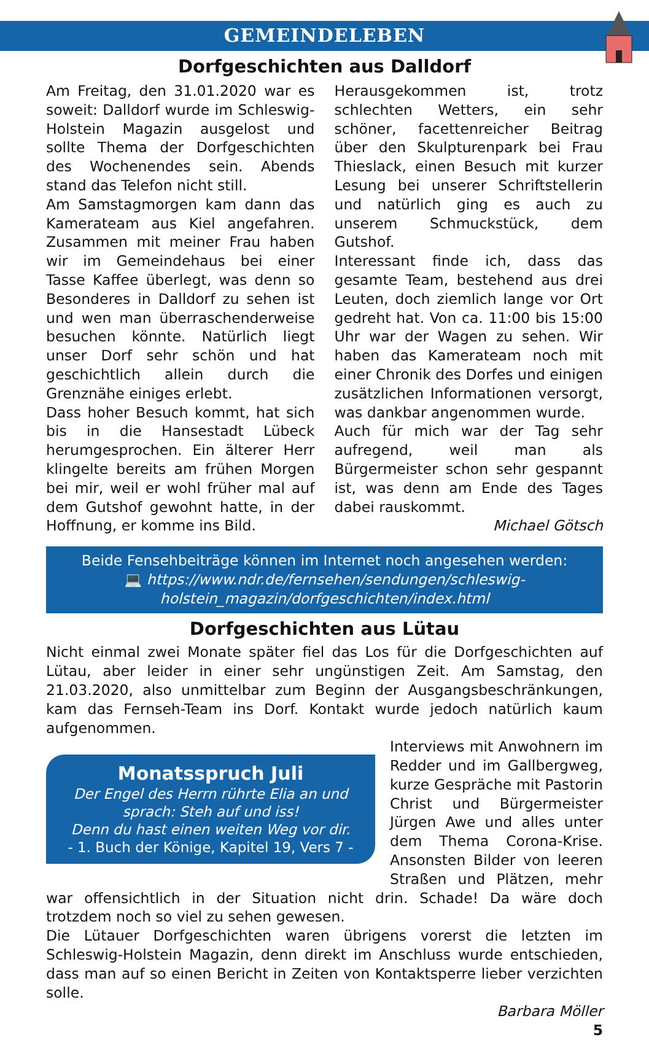GEMEINDELEBEN
Dorfgeschichten aus Dalldorf
Am Freitag, den 31.01.2020 war es soweit: Dalldorf wurde im Schleswig-Holstein Magazin ausgelost und sollte Thema der Dorfgeschichten des Wochenendes sein. Abends stand das Telefon nicht still.
Am Samstagmorgen kam dann das Kamerateam aus Kiel angefahren. Zusammen mit meiner Frau haben wir im Gemeindehaus bei einer Tasse Kaffee überlegt, was denn so Besonderes in Dalldorf zu sehen ist und wen man überraschenderweise besuchen könnte. Natürlich liegt unser Dorf sehr schön und hat geschichtlich allein durch die Grenznähe einiges erlebt.
Dass hoher Besuch kommt, hat sich bis in die Hansestadt Lübeck herumgesprochen. Ein älterer Herr klingelte bereits am frühen Morgen bei mir, weil er wohl früher mal auf dem Gutshof gewohnt hatte, in der Hoffnung, er komme ins Bild.
Herausgekommen ist, trotz schlechten Wetters, ein sehr schöner, facettenreicher Beitrag über den Skulpturenpark bei Frau Thieslack, einen Besuch mit kurzer Lesung bei unserer Schriftstellerin und natürlich ging es auch zu unserem Schmuckstück, dem Gutshof.
Interessant finde ich, dass das gesamte Team, bestehend aus drei Leuten, doch ziemlich lange vor Ort gedreht hat. Von ca. 11:00 bis 15:00 Uhr war der Wagen zu sehen. Wir haben das Kamerateam noch mit einer Chronik des Dorfes und einigen zusätzlichen Informationen versorgt, was dankbar angenommen wurde.
Auch für mich war der Tag sehr aufregend, weil man als Bürgermeister schon sehr gespannt ist, was denn am Ende des Tages dabei rauskommt.
Michael Götsch
Beide Fensehbeiträge können im Internet noch angesehen werden:
💻 https://www.ndr.de/fernsehen/sendungen/schleswig-holstein_magazin/dorfgeschichten/index.html
Dorfgeschichten aus Lütau
Nicht einmal zwei Monate später fiel das Los für die Dorfgeschichten auf Lütau, aber leider in einer sehr ungünstigen Zeit. Am Samstag, den 21.03.2020, also unmittelbar zum Beginn der Ausgangsbeschränkungen, kam das Fernseh-Team ins Dorf. Kontakt wurde jedoch natürlich kaum aufgenommen.
Monatsspruch Juli
Der Engel des Herrn rührte Elia an und sprach: Steh auf und iss!
Denn du hast einen weiten Weg vor dir.
- 1. Buch der Könige, Kapitel 19, Vers 7 -
Interviews mit Anwohnern im Redder und im Gallbergweg, kurze Gespräche mit Pastorin Christ und Bürgermeister Jürgen Awe und alles unter dem Thema Corona-Krise. Ansonsten Bilder von leeren Straßen und Plätzen, mehr war offensichtlich in der Situation nicht drin. Schade! Da wäre doch trotzdem noch so viel zu sehen gewesen.
Die Lütauer Dorfgeschichten waren übrigens vorerst die letzten im Schleswig-Holstein Magazin, denn direkt im Anschluss wurde entschieden, dass man auf so einen Bericht in Zeiten von Kontaktsperre lieber verzichten solle.
Barbara Möller
5